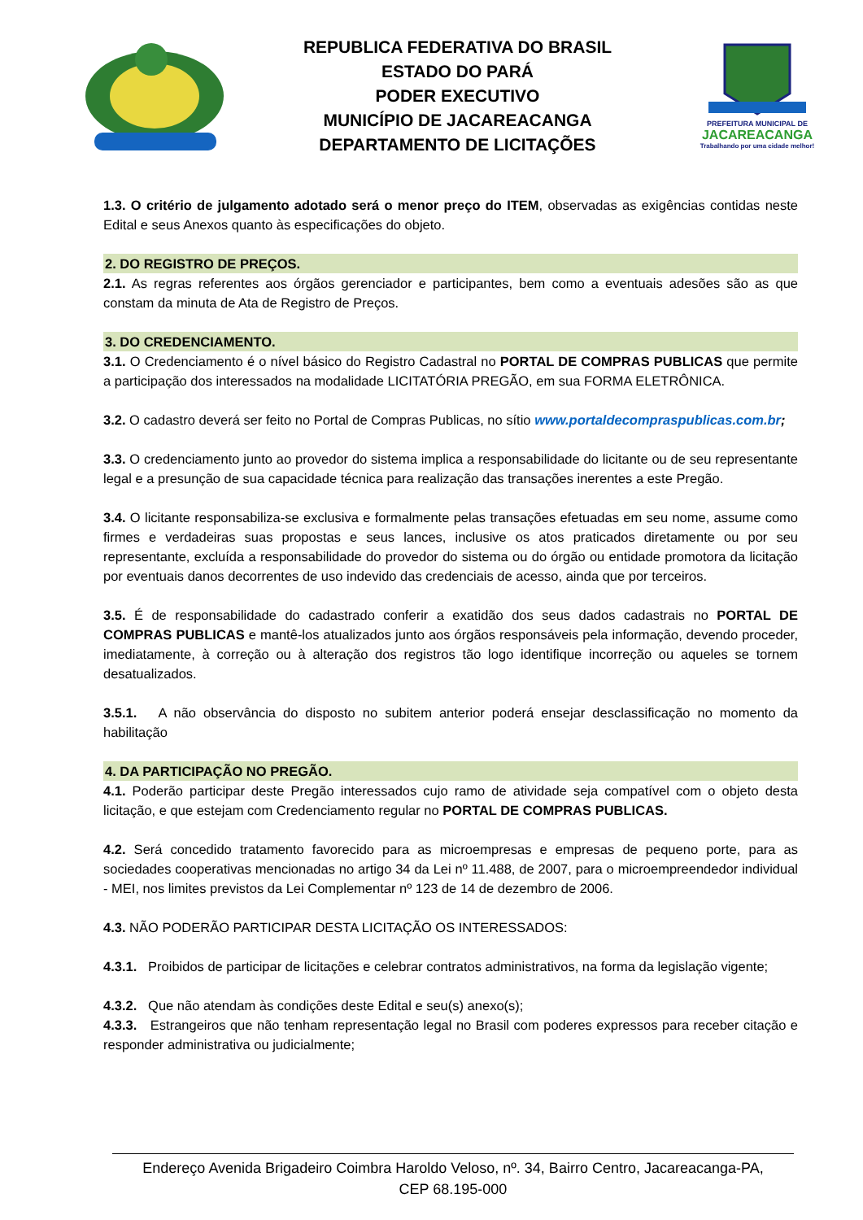REPUBLICA FEDERATIVA DO BRASIL
ESTADO DO PARÁ
PODER EXECUTIVO
MUNICÍPIO DE JACAREACANGA
DEPARTAMENTO DE LICITAÇÕES
PREFEITURA MUNICIPAL DE
JACAREACANGA
Trabalhando por uma cidade melhor!
1.3. O critério de julgamento adotado será o menor preço do ITEM, observadas as exigências contidas neste Edital e seus Anexos quanto às especificações do objeto.
2. DO REGISTRO DE PREÇOS.
2.1. As regras referentes aos órgãos gerenciador e participantes, bem como a eventuais adesões são as que constam da minuta de Ata de Registro de Preços.
3. DO CREDENCIAMENTO.
3.1. O Credenciamento é o nível básico do Registro Cadastral no PORTAL DE COMPRAS PUBLICAS que permite a participação dos interessados na modalidade LICITATÓRIA PREGÃO, em sua FORMA ELETRÔNICA.
3.2. O cadastro deverá ser feito no Portal de Compras Publicas, no sítio www.portaldecompraspublicas.com.br;
3.3. O credenciamento junto ao provedor do sistema implica a responsabilidade do licitante ou de seu representante legal e a presunção de sua capacidade técnica para realização das transações inerentes a este Pregão.
3.4. O licitante responsabiliza-se exclusiva e formalmente pelas transações efetuadas em seu nome, assume como firmes e verdadeiras suas propostas e seus lances, inclusive os atos praticados diretamente ou por seu representante, excluída a responsabilidade do provedor do sistema ou do órgão ou entidade promotora da licitação por eventuais danos decorrentes de uso indevido das credenciais de acesso, ainda que por terceiros.
3.5. É de responsabilidade do cadastrado conferir a exatidão dos seus dados cadastrais no PORTAL DE COMPRAS PUBLICAS e mantê-los atualizados junto aos órgãos responsáveis pela informação, devendo proceder, imediatamente, à correção ou à alteração dos registros tão logo identifique incorreção ou aqueles se tornem desatualizados.
3.5.1. A não observância do disposto no subitem anterior poderá ensejar desclassificação no momento da habilitação
4. DA PARTICIPAÇÃO NO PREGÃO.
4.1. Poderão participar deste Pregão interessados cujo ramo de atividade seja compatível com o objeto desta licitação, e que estejam com Credenciamento regular no PORTAL DE COMPRAS PUBLICAS.
4.2. Será concedido tratamento favorecido para as microempresas e empresas de pequeno porte, para as sociedades cooperativas mencionadas no artigo 34 da Lei nº 11.488, de 2007, para o microempreendedor individual - MEI, nos limites previstos da Lei Complementar nº 123 de 14 de dezembro de 2006.
4.3. NÃO PODERÃO PARTICIPAR DESTA LICITAÇÃO OS INTERESSADOS:
4.3.1. Proibidos de participar de licitações e celebrar contratos administrativos, na forma da legislação vigente;
4.3.2. Que não atendam às condições deste Edital e seu(s) anexo(s);
4.3.3. Estrangeiros que não tenham representação legal no Brasil com poderes expressos para receber citação e responder administrativa ou judicialmente;
Endereço Avenida Brigadeiro Coimbra Haroldo Veloso, nº. 34, Bairro Centro, Jacareacanga-PA,
CEP 68.195-000